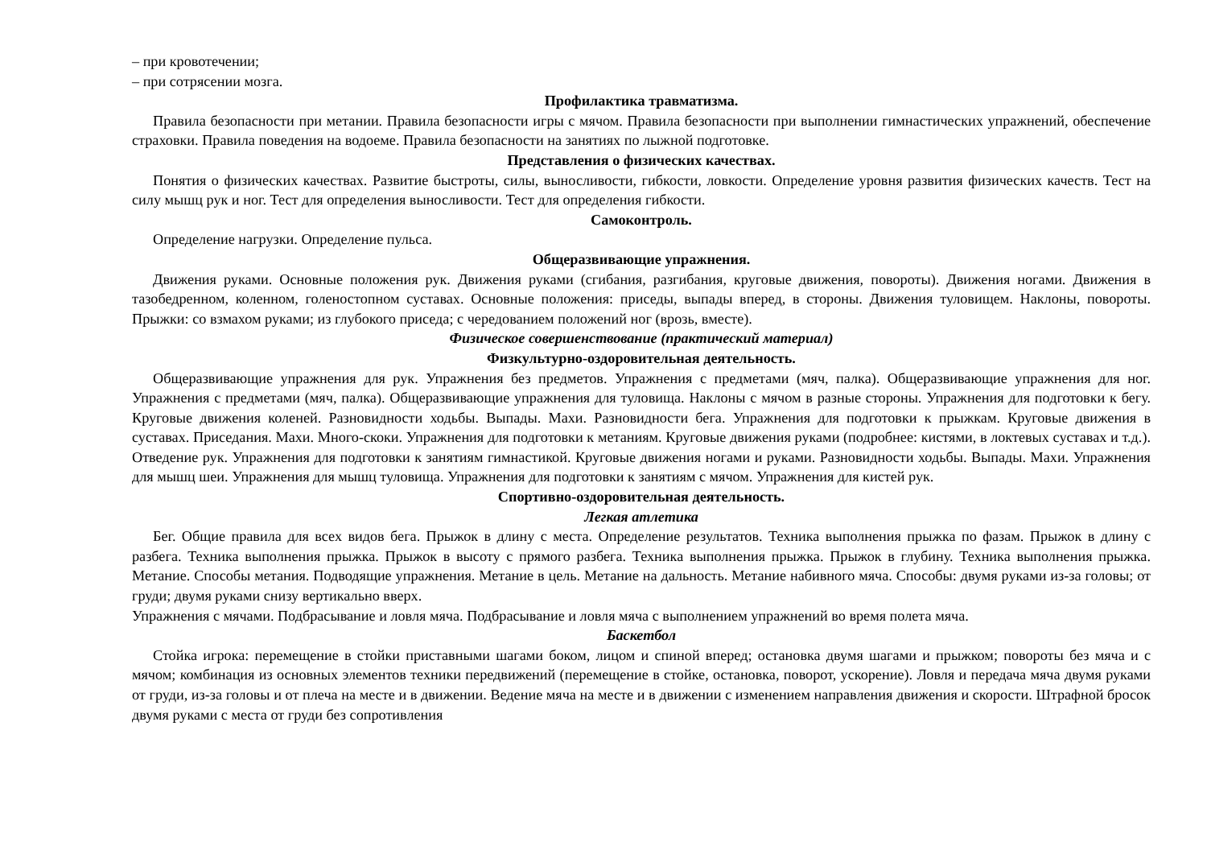– при кровотечении;
– при сотрясении мозга.
Профилактика травматизма.
Правила безопасности при метании. Правила безопасности игры с мячом. Правила безопасности при выполнении гимнастических упражнений, обеспечение страховки. Правила поведения на водоеме. Правила безопасности на занятиях по лыжной подготовке.
Представления о физических качествах.
Понятия о физических качествах. Развитие быстроты, силы, выносливости, гибкости, ловкости. Определение уровня развития физических качеств. Тест на силу мышц рук и ног. Тест для определения выносливости. Тест для определения гибкости.
Самоконтроль.
Определение нагрузки. Определение пульса.
Общеразвивающие упражнения.
Движения руками. Основные положения рук. Движения руками (сгибания, разгибания, круговые движения, повороты). Движения ногами. Движения в тазобедренном, коленном, голеностопном суставах. Основные положения: приседы, выпады вперед, в стороны. Движения туловищем. Наклоны, повороты. Прыжки: со взмахом руками; из глубокого приседа; с чередованием положений ног (врозь, вместе).
Физическое совершенствование (практический материал)
Физкультурно-оздоровительная деятельность.
Общеразвивающие упражнения для рук. Упражнения без предметов. Упражнения с предметами (мяч, палка). Общеразвивающие упражнения для ног. Упражнения с предметами (мяч, палка). Общеразвивающие упражнения для туловища. Наклоны с мячом в разные стороны. Упражнения для подготовки к бегу. Круговые движения коленей. Разновидности ходьбы. Выпады. Махи. Разновидности бега. Упражнения для подготовки к прыжкам. Круговые движения в суставах. Приседания. Махи. Много-скоки. Упражнения для подготовки к метаниям. Круговые движения руками (подробнее: кистями, в локтевых суставах и т.д.). Отведение рук. Упражнения для подготовки к занятиям гимнастикой. Круговые движения ногами и руками. Разновидности ходьбы. Выпады. Махи. Упражнения для мышц шеи. Упражнения для мышц туловища. Упражнения для подготовки к занятиям с мячом. Упражнения для кистей рук.
Спортивно-оздоровительная деятельность.
Легкая атлетика
Бег. Общие правила для всех видов бега. Прыжок в длину с места. Определение результатов. Техника выполнения прыжка по фазам. Прыжок в длину с разбега. Техника выполнения прыжка. Прыжок в высоту с прямого разбега. Техника выполнения прыжка. Прыжок в глубину. Техника выполнения прыжка. Метание. Способы метания. Подводящие упражнения. Метание в цель. Метание на дальность. Метание набивного мяча. Способы: двумя руками из-за головы; от груди; двумя руками снизу вертикально вверх.
Упражнения с мячами. Подбрасывание и ловля мяча. Подбрасывание и ловля мяча с выполнением упражнений во время полета мяча.
Баскетбол
Стойка игрока: перемещение в стойки приставными шагами боком, лицом и спиной вперед; остановка двумя шагами и прыжком; повороты без мяча и с мячом; комбинация из основных элементов техники передвижений (перемещение в стойке, остановка, поворот, ускорение). Ловля и передача мяча двумя руками от груди, из-за головы и от плеча на месте и в движении. Ведение мяча на месте и в движении с изменением направления движения и скорости. Штрафной бросок двумя руками с места от груди без сопротивления